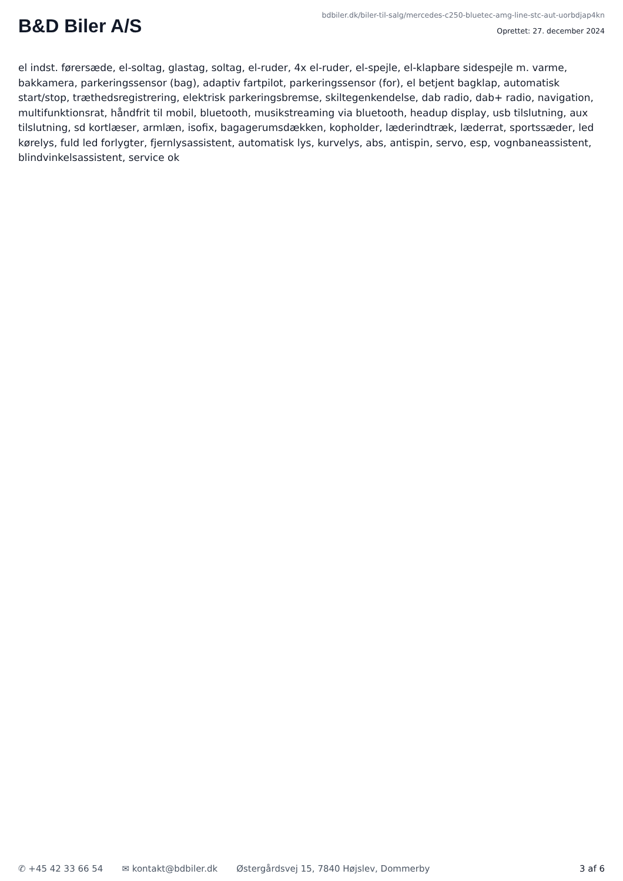B&D Biler A/S
bdbiler.dk/biler-til-salg/mercedes-c250-bluetec-amg-line-stc-aut-uorbdjap4kn
Oprettet: 27. december 2024
el indst. førersæde, el-soltag, glastag, soltag, el-ruder, 4x el-ruder, el-spejle, el-klapbare sidespejle m. varme, bakkamera, parkeringssensor (bag), adaptiv fartpilot, parkeringssensor (for), el betjent bagklap, automatisk start/stop, træthedsregistrering, elektrisk parkeringsbremse, skiltegenkendelse, dab radio, dab+ radio, navigation, multifunktionsrat, håndfrit til mobil, bluetooth, musikstreaming via bluetooth, headup display, usb tilslutning, aux tilslutning, sd kortlæser, armlæn, isofix, bagagerumsdækken, kopholder, læderindtræk, læderrat, sportssæder, led kørelys, fuld led forlygter, fjernlysassistent, automatisk lys, kurvelys, abs, antispin, servo, esp, vognbaneassistent, blindvinkelsassistent, service ok
✆ +45 42 33 66 54 ✉ kontakt@bdbiler.dk Østergårdsvej 15, 7840 Højslev, Dommerby 3 af 6